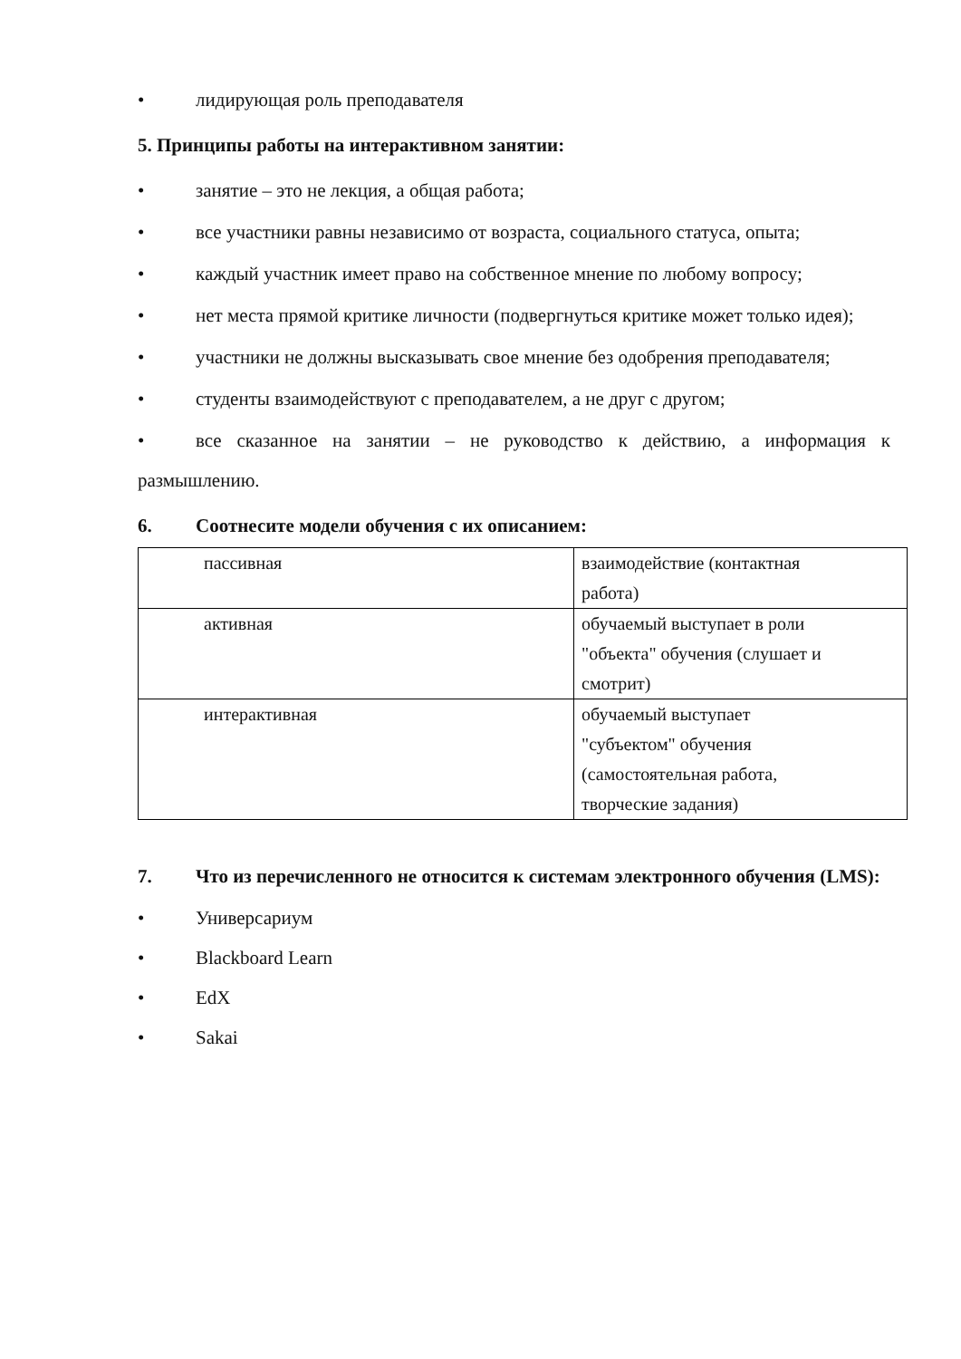• лидирующая роль преподавателя
5. Принципы работы на интерактивном занятии:
• занятие – это не лекция, а общая работа;
• все участники равны независимо от возраста, социального статуса, опыта;
• каждый участник имеет право на собственное мнение по любому вопросу;
• нет места прямой критике личности (подвергнуться критике может только идея);
• участники не должны высказывать свое мнение без одобрения преподавателя;
• студенты взаимодействуют с преподавателем, а не друг с другом;
• все сказанное на занятии – не руководство к действию, а информация к размышлению.
6. Соотнесите модели обучения с их описанием:
| пассивная | взаимодействие (контактная работа) |
| активная | обучаемый выступает в роли "объекта" обучения (слушает и смотрит) |
| интерактивная | обучаемый выступает "субъектом" обучения (самостоятельная работа, творческие задания) |
7. Что из перечисленного не относится к системам электронного обучения (LMS):
• Универсариум
• Blackboard Learn
• EdX
• Sakai